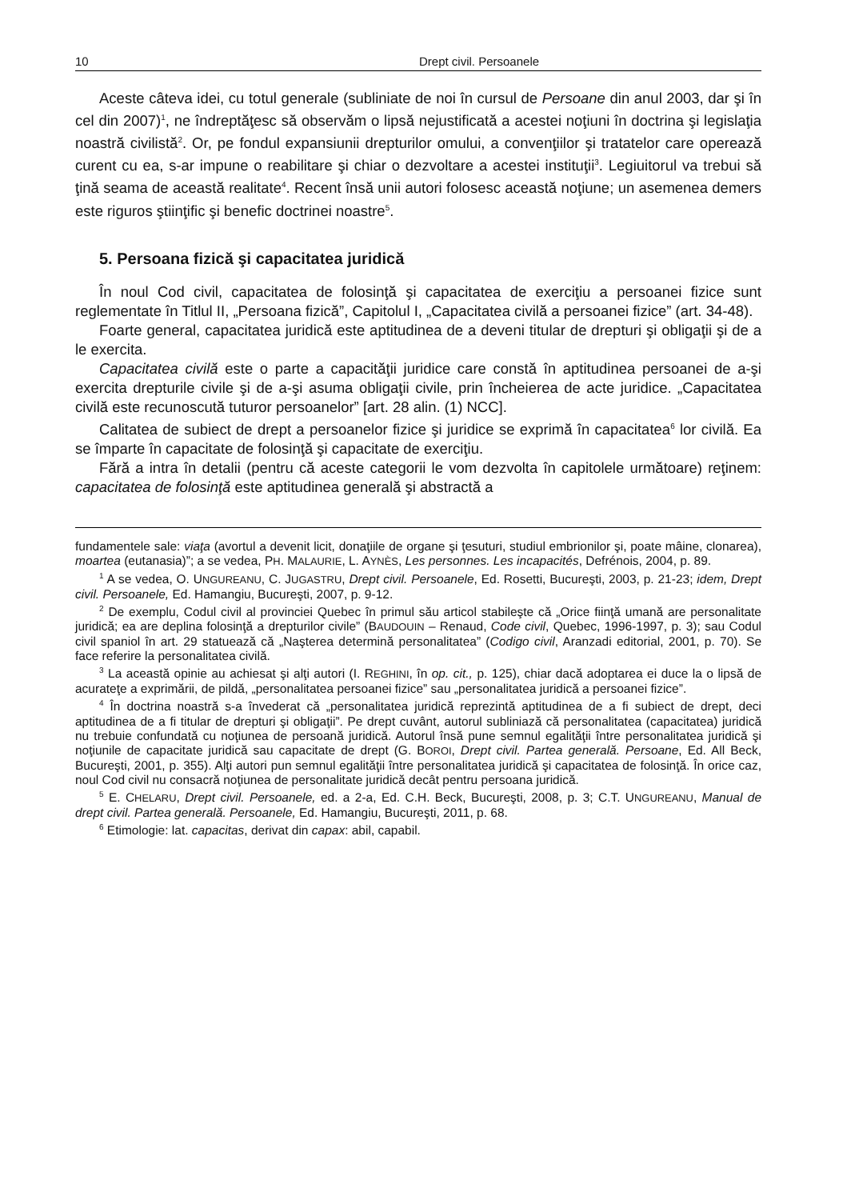10 Drept civil. Persoanele
Aceste câteva idei, cu totul generale (subliniate de noi în cursul de Persoane din anul 2003, dar şi în cel din 2007)<sup>1</sup>, ne îndreptăţesc să observăm o lipsă nejustificată a acestei noţiuni în doctrina şi legislaţia noastră civilistă<sup>2</sup>. Or, pe fondul expansiunii drepturilor omului, a convenţiilor şi tratatelor care operează curent cu ea, s-ar impune o reabilitare şi chiar o dezvoltare a acestei instituţii<sup>3</sup>. Legiuitorul va trebui să ţină seama de această realitate<sup>4</sup>. Recent însă unii autori folosesc această noţiune; un asemenea demers este riguros ştiinţific şi benefic doctrinei noastre<sup>5</sup>.
5. Persoana fizică şi capacitatea juridică
În noul Cod civil, capacitatea de folosinţă şi capacitatea de exerciţiu a persoanei fizice sunt reglementate în Titlul II, „Persoana fizică”, Capitolul I, „Capacitatea civilă a persoanei fizice” (art. 34-48).
Foarte general, capacitatea juridică este aptitudinea de a deveni titular de drepturi şi obligaţii şi de a le exercita.
Capacitatea civilă este o parte a capacităţii juridice care constă în aptitudinea persoanei de a-şi exercita drepturile civile şi de a-şi asuma obligaţii civile, prin încheierea de acte juridice. „Capacitatea civilă este recunoscută tuturor persoanelor” [art. 28 alin. (1) NCC].
Calitatea de subiect de drept a persoanelor fizice şi juridice se exprimă în capacitatea<sup>6</sup> lor civilă. Ea se împarte în capacitate de folosinţă şi capacitate de exerciţiu.
Fără a intra în detalii (pentru că aceste categorii le vom dezvolta în capitolele următoare) reţinem: capacitatea de folosinţă este aptitudinea generală şi abstractă a
fundamentele sale: viaţa (avortul a devenit licit, donaţiile de organe şi ţesuturi, studiul embrionilor şi, poate mâine, clonarea), moartea (eutanasia)”; a se vedea, PH. MALAURIE, L. AYNÈS, Les personnes. Les incapacités, Defrénois, 2004, p. 89.
<sup>1</sup> A se vedea, O. UNGUREANU, C. JUGASTRU, Drept civil. Persoanele, Ed. Rosetti, Bucureşti, 2003, p. 21-23; idem, Drept civil. Persoanele, Ed. Hamangiu, Bucureşti, 2007, p. 9-12.
<sup>2</sup> De exemplu, Codul civil al provinciei Quebec în primul său articol stabileşte că „Orice fiinţă umană are personalitate juridică; ea are deplina folosinţă a drepturilor civile” (BAUDOUIN – Renaud, Code civil, Quebec, 1996-1997, p. 3); sau Codul civil spaniol în art. 29 statuează că „Naşterea determină personalitatea” (Codigo civil, Aranzadi editorial, 2001, p. 70). Se face referire la personalitatea civilă.
<sup>3</sup> La această opinie au achiesat şi alţi autori (I. REGHINI, în op. cit., p. 125), chiar dacă adoptarea ei duce la o lipsă de acurateţe a exprimării, de pildă, „personalitatea persoanei fizice” sau „personalitatea juridică a persoanei fizice”.
<sup>4</sup> În doctrina noastră s-a învederat că „personalitatea juridică reprezintă aptitudinea de a fi subiect de drept, deci aptitudinea de a fi titular de drepturi şi obligaţii”. Pe drept cuvânt, autorul subliniază că personalitatea (capacitatea) juridică nu trebuie confundată cu noţiunea de persoană juridică. Autorul însă pune semnul egalităţii între personalitatea juridică şi noţiunile de capacitate juridică sau capacitate de drept (G. BOROI, Drept civil. Partea generală. Persoane, Ed. All Beck, Bucureşti, 2001, p. 355). Alţi autori pun semnul egalităţii între personalitatea juridică şi capacitatea de folosinţă. În orice caz, noul Cod civil nu consacră noţiunea de personalitate juridică decât pentru persoana juridică.
<sup>5</sup> E. CHELARU, Drept civil. Persoanele, ed. a 2-a, Ed. C.H. Beck, Bucureşti, 2008, p. 3; C.T. UNGUREANU, Manual de drept civil. Partea generală. Persoanele, Ed. Hamangiu, Bucureşti, 2011, p. 68.
<sup>6</sup> Etimologie: lat. capacitas, derivat din capax: abil, capabil.